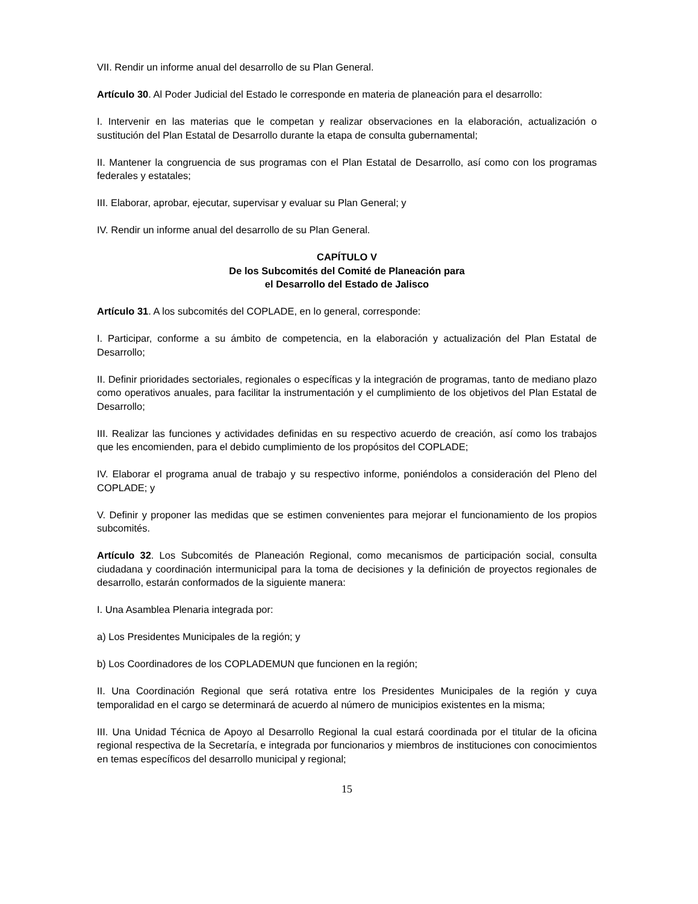VII. Rendir un informe anual del desarrollo de su Plan General.
Artículo 30. Al Poder Judicial del Estado le corresponde en materia de planeación para el desarrollo:
I. Intervenir en las materias que le competan y realizar observaciones en la elaboración, actualización o sustitución del Plan Estatal de Desarrollo durante la etapa de consulta gubernamental;
II. Mantener la congruencia de sus programas con el Plan Estatal de Desarrollo, así como con los programas federales y estatales;
III. Elaborar, aprobar, ejecutar, supervisar y evaluar su Plan General; y
IV. Rendir un informe anual del desarrollo de su Plan General.
CAPÍTULO V
De los Subcomités del Comité de Planeación para
el Desarrollo del Estado de Jalisco
Artículo 31. A los subcomités del COPLADE, en lo general, corresponde:
I. Participar, conforme a su ámbito de competencia, en la elaboración y actualización del Plan Estatal de Desarrollo;
II. Definir prioridades sectoriales, regionales o específicas y la integración de programas, tanto de mediano plazo como operativos anuales, para facilitar la instrumentación y el cumplimiento de los objetivos del Plan Estatal de Desarrollo;
III. Realizar las funciones y actividades definidas en su respectivo acuerdo de creación, así como los trabajos que les encomienden, para el debido cumplimiento de los propósitos del COPLADE;
IV. Elaborar el programa anual de trabajo y su respectivo informe, poniéndolos a consideración del Pleno del COPLADE; y
V. Definir y proponer las medidas que se estimen convenientes para mejorar el funcionamiento de los propios subcomités.
Artículo 32. Los Subcomités de Planeación Regional, como mecanismos de participación social, consulta ciudadana y coordinación intermunicipal para la toma de decisiones y la definición de proyectos regionales de desarrollo, estarán conformados de la siguiente manera:
I. Una Asamblea Plenaria integrada por:
a) Los Presidentes Municipales de la región; y
b) Los Coordinadores de los COPLADEMUN que funcionen en la región;
II. Una Coordinación Regional que será rotativa entre los Presidentes Municipales de la región y cuya temporalidad en el cargo se determinará de acuerdo al número de municipios existentes en la misma;
III. Una Unidad Técnica de Apoyo al Desarrollo Regional la cual estará coordinada por el titular de la oficina regional respectiva de la Secretaría, e integrada por funcionarios y miembros de instituciones con conocimientos en temas específicos del desarrollo municipal y regional;
15